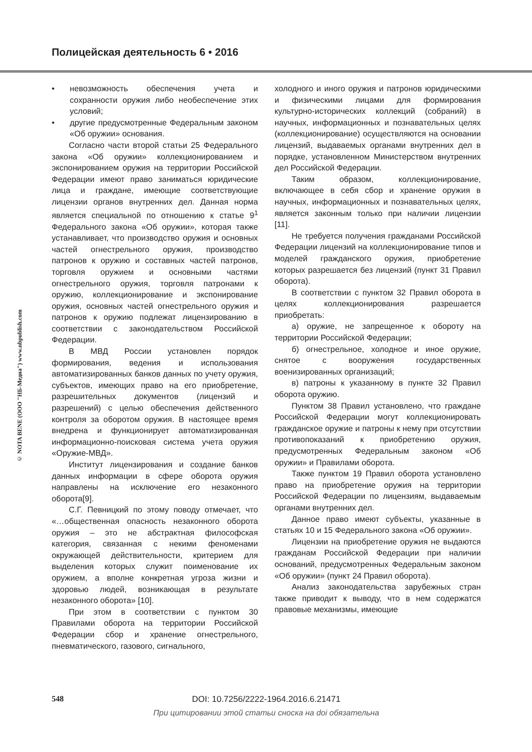Полицейская деятельность 6 • 2016
© NOTA BENE (ООО "НБ-Медиа") www.nbpublish.com
• невозможность обеспечения учета и сохранности оружия либо необеспечение этих условий;
• другие предусмотренные Федеральным законом «Об оружии» основания.
Согласно части второй статьи 25 Федерального закона «Об оружии» коллекционированием и экспонированием оружия на территории Российской Федерации имеют право заниматься юридические лица и граждане, имеющие соответствующие лицензии органов внутренних дел. Данная норма является специальной по отношению к статье 9<sup>1</sup> Федерального закона «Об оружии», которая также устанавливает, что производство оружия и основных частей огнестрельного оружия, производство патронов к оружию и составных частей патронов, торговля оружием и основными частями огнестрельного оружия, торговля патронами к оружию, коллекционирование и экспонирование оружия, основных частей огнестрельного оружия и патронов к оружию подлежат лицензированию в соответствии с законодательством Российской Федерации.
В МВД России установлен порядок формирования, ведения и использования автоматизированных банков данных по учету оружия, субъектов, имеющих право на его приобретение, разрешительных документов (лицензий и разрешений) с целью обеспечения действенного контроля за оборотом оружия. В настоящее время внедрена и функционирует автоматизированная информационно-поисковая система учета оружия «Оружие-МВД».
Институт лицензирования и создание банков данных информации в сфере оборота оружия направлены на исключение его незаконного оборота[9].
С.Г. Певницкий по этому поводу отмечает, что «…общественная опасность незаконного оборота оружия – это не абстрактная философская категория, связанная с некими феноменами окружающей действительности, критерием для выделения которых служит поименование их оружием, а вполне конкретная угроза жизни и здоровью людей, возникающая в результате незаконного оборота» [10].
При этом в соответствии с пунктом 30 Правилами оборота на территории Российской Федерации сбор и хранение огнестрельного, пневматического, газового, сигнального,
холодного и иного оружия и патронов юридическими и физическими лицами для формирования культурно-исторических коллекций (собраний) в научных, информационных и познавательных целях (коллекционирование) осуществляются на основании лицензий, выдаваемых органами внутренних дел в порядке, установленном Министерством внутренних дел Российской Федерации.
Таким образом, коллекционирование, включающее в себя сбор и хранение оружия в научных, информационных и познавательных целях, является законным только при наличии лицензии [11].
Не требуется получения гражданами Российской Федерации лицензий на коллекционирование типов и моделей гражданского оружия, приобретение которых разрешается без лицензий (пункт 31 Правил оборота).
В соответствии с пунктом 32 Правил оборота в целях коллекционирования разрешается приобретать:
а) оружие, не запрещенное к обороту на территории Российской Федерации;
б) огнестрельное, холодное и иное оружие, снятое с вооружения государственных военизированных организаций;
в) патроны к указанному в пункте 32 Правил оборота оружию.
Пунктом 38 Правил установлено, что граждане Российской Федерации могут коллекционировать гражданское оружие и патроны к нему при отсутствии противопоказаний к приобретению оружия, предусмотренных Федеральным законом «Об оружии» и Правилами оборота.
Также пунктом 19 Правил оборота установлено право на приобретение оружия на территории Российской Федерации по лицензиям, выдаваемым органами внутренних дел.
Данное право имеют субъекты, указанные в статьях 10 и 15 Федерального закона «Об оружии».
Лицензии на приобретение оружия не выдаются гражданам Российской Федерации при наличии оснований, предусмотренных Федеральным законом «Об оружии» (пункт 24 Правил оборота).
Анализ законодательства зарубежных стран также приводит к выводу, что в нем содержатся правовые механизмы, имеющие
548
DOI: 10.7256/2222-1964.2016.6.21471
При цитировании этой статьи сноска на doi обязательна